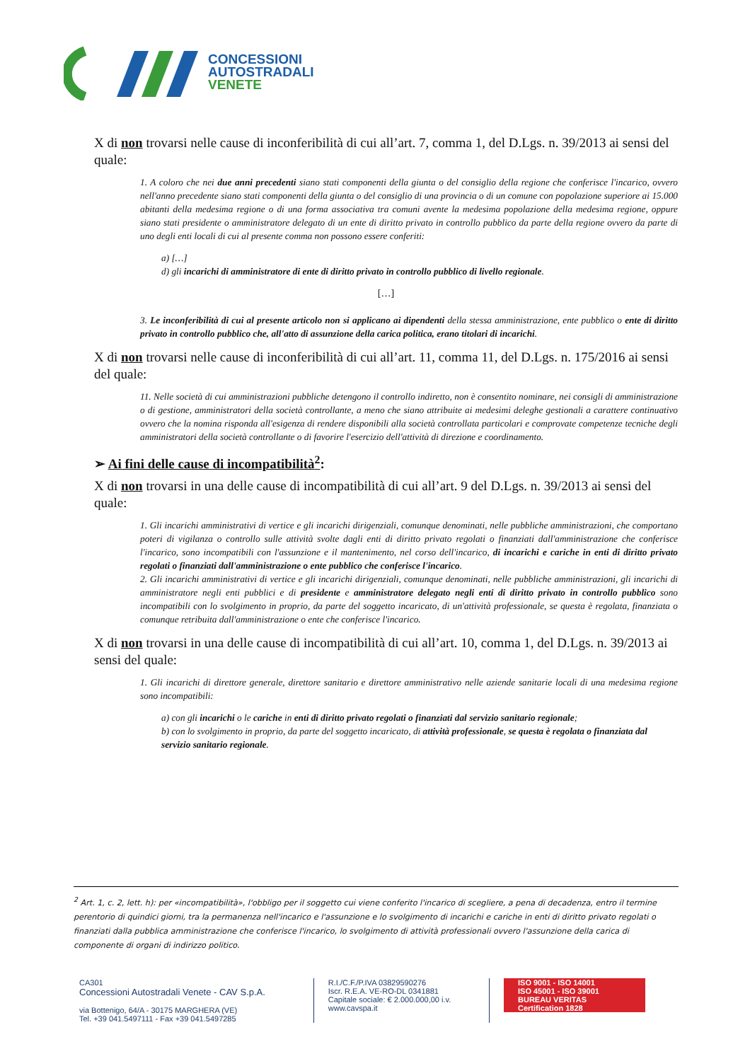CONCESSIONI
AUTOSTRADALI
VENETE
X di non trovarsi nelle cause di inconferibilità di cui all’art. 7, comma 1, del D.Lgs. n. 39/2013 ai sensi del quale:
1. A coloro che nei due anni precedenti siano stati componenti della giunta o del consiglio della regione che conferisce l'incarico, ovvero nell'anno precedente siano stati componenti della giunta o del consiglio di una provincia o di un comune con popolazione superiore ai 15.000 abitanti della medesima regione o di una forma associativa tra comuni avente la medesima popolazione della medesima regione, oppure siano stati presidente o amministratore delegato di un ente di diritto privato in controllo pubblico da parte della regione ovvero da parte di uno degli enti locali di cui al presente comma non possono essere conferiti:
a) […]
d) gli incarichi di amministratore di ente di diritto privato in controllo pubblico di livello regionale.
[…]
3. Le inconferibilità di cui al presente articolo non si applicano ai dipendenti della stessa amministrazione, ente pubblico o ente di diritto privato in controllo pubblico che, all'atto di assunzione della carica politica, erano titolari di incarichi.
X di non trovarsi nelle cause di inconferibilità di cui all’art. 11, comma 11, del D.Lgs. n. 175/2016 ai sensi del quale:
11. Nelle società di cui amministrazioni pubbliche detengono il controllo indiretto, non è consentito nominare, nei consigli di amministrazione o di gestione, amministratori della società controllante, a meno che siano attribuite ai medesimi deleghe gestionali a carattere continuativo ovvero che la nomina risponda all'esigenza di rendere disponibili alla società controllata particolari e comprovate competenze tecniche degli amministratori della società controllante o di favorire l'esercizio dell'attività di direzione e coordinamento.
➢ Ai fini delle cause di incompatibilità<sup>2</sup>:
X di non trovarsi in una delle cause di incompatibilità di cui all’art. 9 del D.Lgs. n. 39/2013 ai sensi del quale:
1. Gli incarichi amministrativi di vertice e gli incarichi dirigenziali, comunque denominati, nelle pubbliche amministrazioni, che comportano poteri di vigilanza o controllo sulle attività svolte dagli enti di diritto privato regolati o finanziati dall'amministrazione che conferisce l'incarico, sono incompatibili con l'assunzione e il mantenimento, nel corso dell'incarico, di incarichi e cariche in enti di diritto privato regolati o finanziati dall'amministrazione o ente pubblico che conferisce l'incarico.
2. Gli incarichi amministrativi di vertice e gli incarichi dirigenziali, comunque denominati, nelle pubbliche amministrazioni, gli incarichi di amministratore negli enti pubblici e di presidente e amministratore delegato negli enti di diritto privato in controllo pubblico sono incompatibili con lo svolgimento in proprio, da parte del soggetto incaricato, di un'attività professionale, se questa è regolata, finanziata o comunque retribuita dall'amministrazione o ente che conferisce l'incarico.
X di non trovarsi in una delle cause di incompatibilità di cui all’art. 10, comma 1, del D.Lgs. n. 39/2013 ai sensi del quale:
1. Gli incarichi di direttore generale, direttore sanitario e direttore amministrativo nelle aziende sanitarie locali di una medesima regione sono incompatibili:
a) con gli incarichi o le cariche in enti di diritto privato regolati o finanziati dal servizio sanitario regionale;
b) con lo svolgimento in proprio, da parte del soggetto incaricato, di attività professionale, se questa è regolata o finanziata dal servizio sanitario regionale.
<sup>2</sup> Art. 1, c. 2, lett. h): per «incompatibilità», l'obbligo per il soggetto cui viene conferito l'incarico di scegliere, a pena di decadenza, entro il termine perentorio di quindici giorni, tra la permanenza nell'incarico e l'assunzione e lo svolgimento di incarichi e cariche in enti di diritto privato regolati o finanziati dalla pubblica amministrazione che conferisce l'incarico, lo svolgimento di attività professionali ovvero l'assunzione della carica di componente di organi di indirizzo politico.
CA301
Concessioni Autostradali Venete - CAV S.p.A.
via Bottenigo, 64/A - 30175 MARGHERA (VE)
Tel. +39 041.5497111 - Fax +39 041.5497285
R.I./C.F./P.IVA 03829590276
Iscr. R.E.A. VE-RO-DL 0341881
Capitale sociale: € 2.000.000,00 i.v.
www.cavspa.it
ISO 9001 - ISO 14001
ISO 45001 - ISO 39001
BUREAU VERITAS
Certification 1828